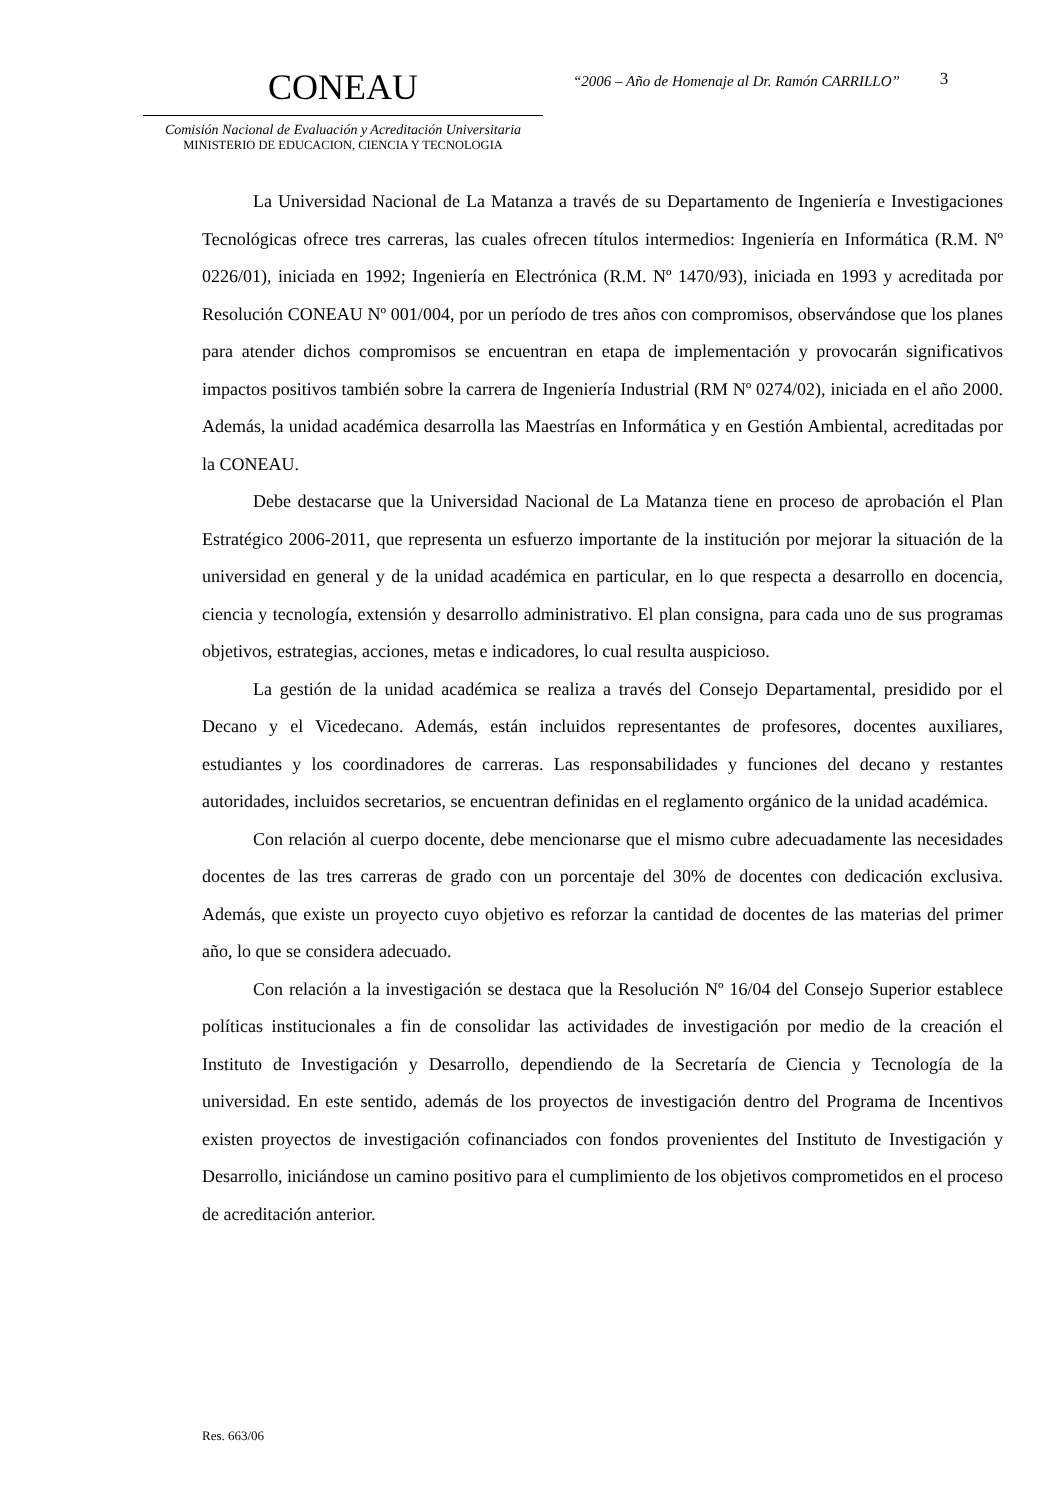CONEAU
Comisión Nacional de Evaluación y Acreditación Universitaria
MINISTERIO DE EDUCACION, CIENCIA Y TECNOLOGIA
“2006 – Año de Homenaje al Dr. Ramón CARRILLO”
3
La Universidad Nacional de La Matanza a través de su Departamento de Ingeniería e Investigaciones Tecnológicas ofrece tres carreras, las cuales ofrecen títulos intermedios: Ingeniería en Informática (R.M. Nº 0226/01), iniciada en 1992; Ingeniería en Electrónica (R.M. Nº 1470/93), iniciada en 1993 y acreditada por Resolución CONEAU Nº 001/004, por un período de tres años con compromisos, observándose que los planes para atender dichos compromisos se encuentran en etapa de implementación y provocarán significativos impactos positivos también sobre la carrera de Ingeniería Industrial (RM Nº 0274/02), iniciada en el año 2000. Además, la unidad académica desarrolla las Maestrías en Informática y en Gestión Ambiental, acreditadas por la CONEAU.
Debe destacarse que la Universidad Nacional de La Matanza tiene en proceso de aprobación el Plan Estratégico 2006-2011, que representa un esfuerzo importante de la institución por mejorar la situación de la universidad en general y de la unidad académica en particular, en lo que respecta a desarrollo en docencia, ciencia y tecnología, extensión y desarrollo administrativo. El plan consigna, para cada uno de sus programas objetivos, estrategias, acciones, metas e indicadores, lo cual resulta auspicioso.
La gestión de la unidad académica se realiza a través del Consejo Departamental, presidido por el Decano y el Vicedecano. Además, están incluidos representantes de profesores, docentes auxiliares, estudiantes y los coordinadores de carreras. Las responsabilidades y funciones del decano y restantes autoridades, incluidos secretarios, se encuentran definidas en el reglamento orgánico de la unidad académica.
Con relación al cuerpo docente, debe mencionarse que el mismo cubre adecuadamente las necesidades docentes de las tres carreras de grado con un porcentaje del 30% de docentes con dedicación exclusiva. Además, que existe un proyecto cuyo objetivo es reforzar la cantidad de docentes de las materias del primer año, lo que se considera adecuado.
Con relación a la investigación se destaca que la Resolución Nº 16/04 del Consejo Superior establece políticas institucionales a fin de consolidar las actividades de investigación por medio de la creación el Instituto de Investigación y Desarrollo, dependiendo de la Secretaría de Ciencia y Tecnología de la universidad. En este sentido, además de los proyectos de investigación dentro del Programa de Incentivos existen proyectos de investigación cofinanciados con fondos provenientes del Instituto de Investigación y Desarrollo, iniciándose un camino positivo para el cumplimiento de los objetivos comprometidos en el proceso de acreditación anterior.
Res. 663/06